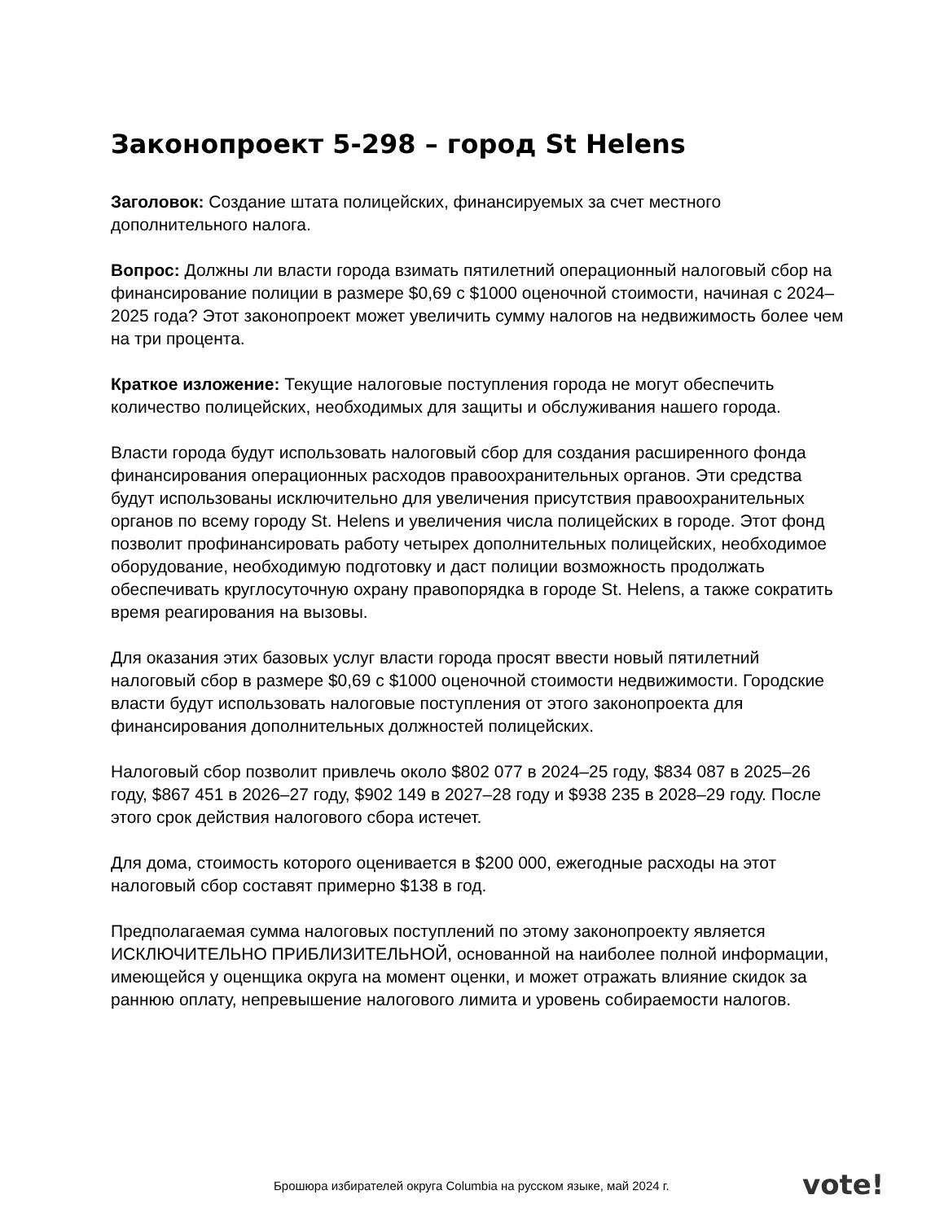Законопроект 5-298 – город St Helens
Заголовок: Создание штата полицейских, финансируемых за счет местного дополнительного налога.
Вопрос: Должны ли власти города взимать пятилетний операционный налоговый сбор на финансирование полиции в размере $0,69 с $1000 оценочной стоимости, начиная с 2024–2025 года? Этот законопроект может увеличить сумму налогов на недвижимость более чем на три процента.
Краткое изложение: Текущие налоговые поступления города не могут обеспечить количество полицейских, необходимых для защиты и обслуживания нашего города.
Власти города будут использовать налоговый сбор для создания расширенного фонда финансирования операционных расходов правоохранительных органов. Эти средства будут использованы исключительно для увеличения присутствия правоохранительных органов по всему городу St. Helens и увеличения числа полицейских в городе. Этот фонд позволит профинансировать работу четырех дополнительных полицейских, необходимое оборудование, необходимую подготовку и даст полиции возможность продолжать обеспечивать круглосуточную охрану правопорядка в городе St. Helens, а также сократить время реагирования на вызовы.
Для оказания этих базовых услуг власти города просят ввести новый пятилетний налоговый сбор в размере $0,69 с $1000 оценочной стоимости недвижимости. Городские власти будут использовать налоговые поступления от этого законопроекта для финансирования дополнительных должностей полицейских.
Налоговый сбор позволит привлечь около $802 077 в 2024–25 году, $834 087 в 2025–26 году, $867 451 в 2026–27 году, $902 149 в 2027–28 году и $938 235 в 2028–29 году. После этого срок действия налогового сбора истечет.
Для дома, стоимость которого оценивается в $200 000, ежегодные расходы на этот налоговый сбор составят примерно $138 в год.
Предполагаемая сумма налоговых поступлений по этому законопроекту является ИСКЛЮЧИТЕЛЬНО ПРИБЛИЗИТЕЛЬНОЙ, основанной на наиболее полной информации, имеющейся у оценщика округа на момент оценки, и может отражать влияние скидок за раннюю оплату, непревышение налогового лимита и уровень собираемости налогов.
Брошюра избирателей округа Columbia на русском языке, май 2024 г.
vote!